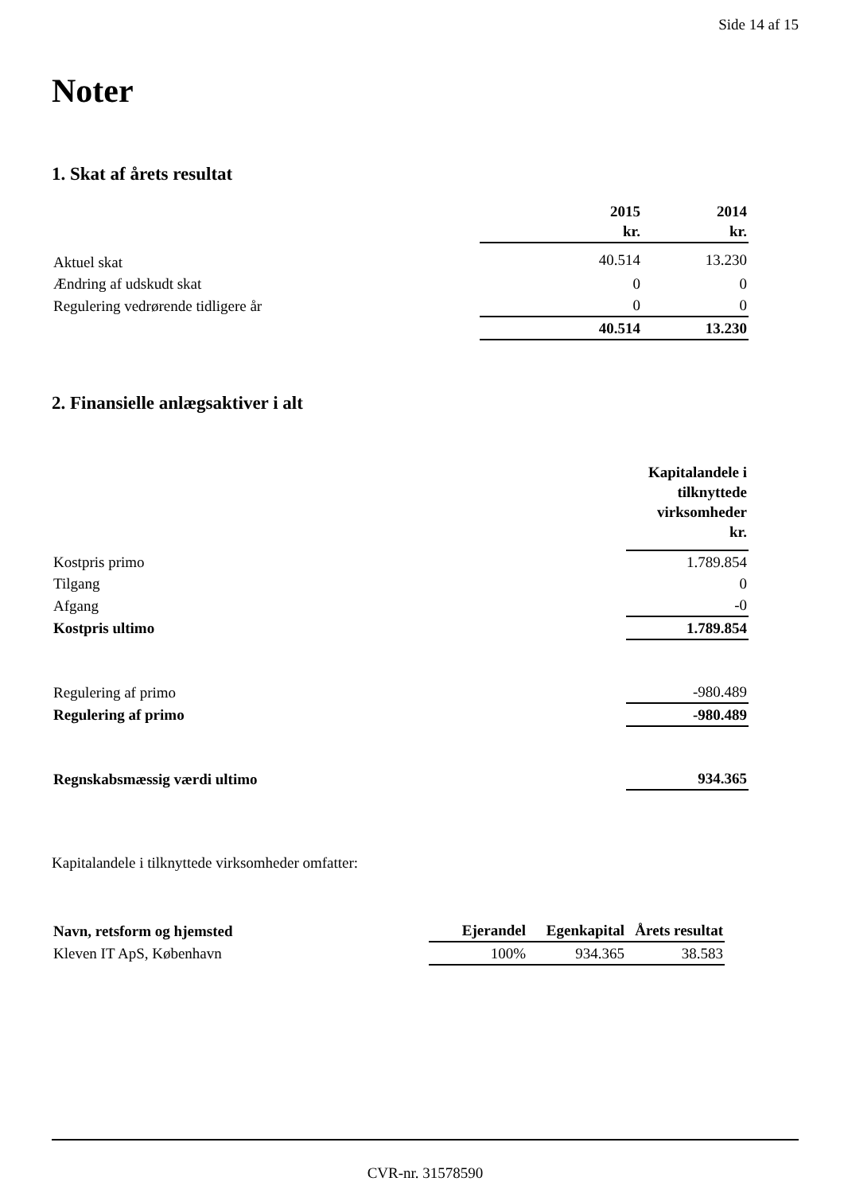Side 14 af 15
Noter
1. Skat af årets resultat
| | 2015 kr. | 2014 kr. |
| --- | --- | --- |
| Aktuel skat | 40.514 | 13.230 |
| Ændring af udskudt skat | 0 | 0 |
| Regulering vedrørende tidligere år | 0 | 0 |
| | 40.514 | 13.230 |
2. Finansielle anlægsaktiver i alt
| | Kapitalandele i tilknyttede virksomheder kr. |
| --- | --- |
| Kostpris primo | 1.789.854 |
| Tilgang | 0 |
| Afgang | -0 |
| Kostpris ultimo | 1.789.854 |
| Regulering af primo | -980.489 |
| Regulering af primo | -980.489 |
| Regnskabsmæssig værdi ultimo | 934.365 |
Kapitalandele i tilknyttede virksomheder omfatter:
| Navn, retsform og hjemsted | Ejerandel | Egenkapital | Årets resultat |
| --- | --- | --- | --- |
| Kleven IT ApS, København | 100% | 934.365 | 38.583 |
CVR-nr. 31578590